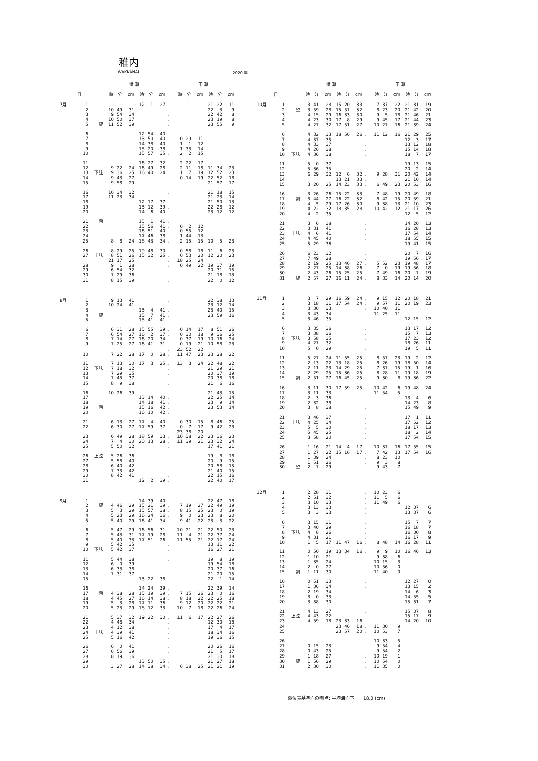稚内
WAKKANAI 2020 年
| | | | 満 潮 | | | | | | | 干 潮 | | | | | |
| --- | --- | --- | --- | --- | --- | --- | --- | --- | --- | --- | --- | --- | --- | --- | --- |
| | 日 | | 時 | 分 | cm | 時 | 分 | cm | | 時 | 分 | cm | 時 | 分 | cm |
| 7月 | 1 | | | | | 12 | 1 | 27 | . | | | | 21 | 22 | 11 |
| | 2 | | 10 | 49 | 31 | | | | . | | | | 22 | 3 | 9 |
| | 3 | | 9 | 54 | 34 | | | | . | | | | 22 | 42 | 8 |
| | 4 | | 10 | 50 | 37 | | | | . | | | | 23 | 19 | 8 |
| | 5 | 望 | 11 | 52 | 39 | | | | . | | | | 23 | 55 | 9 |
| | 6 | | | | | 12 | 54 | 40 | . | | | | | | |
| | 7 | | | | | 13 | 50 | 40 | . | 0 | 29 | 11 | | | |
| | 8 | | | | | 14 | 38 | 40 | . | 1 | 1 | 12 | | | |
| | 9 | | | | | 15 | 20 | 38 | . | 1 | 33 | 14 | | | |
| | 10 | | | | | 15 | 57 | 35 | . | 2 | 2 | 15 | | | |
| | 11 | | | | | 16 | 27 | 32 | . | 2 | 22 | 17 | | | |
| | 12 | | 9 | 22 | 24 | 16 | 49 | 28 | . | 2 | 11 | 18 | 11 | 34 | 23 |
| | 13 | 下弦 | 9 | 36 | 25 | 16 | 40 | 24 | . | 1 | 7 | 19 | 12 | 52 | 23 |
| | 14 | | 9 | 43 | 27 | | | | . | 0 | 14 | 19 | 22 | 52 | 18 |
| | 15 | | 9 | 58 | 29 | | | | . | | | | 21 | 57 | 17 |
| | 16 | | 10 | 34 | 32 | | | | . | | | | 21 | 18 | 15 |
| | 17 | | 11 | 23 | 34 | | | | . | | | | 21 | 23 | 14 |
| | 18 | | | | | 12 | 17 | 37 | . | | | | 21 | 50 | 13 |
| | 19 | | | | | 13 | 12 | 39 | . | | | | 22 | 28 | 12 |
| | 20 | | | | | 14 | 6 | 40 | . | | | | 23 | 12 | 12 |
| | 21 | 朔 | | | | 15 | 1 | 41 | . | | | | | | |
| | 22 | | | | | 15 | 56 | 41 | . | 0 | 2 | 12 | | | |
| | 23 | | | | | 16 | 51 | 40 | . | 0 | 55 | 12 | | | |
| | 24 | | | | | 17 | 46 | 38 | . | 1 | 44 | 13 | | | |
| | 25 | | 8 | 8 | 24 | 18 | 43 | 34 | . | 2 | 15 | 15 | 10 | 5 | 23 |
| | 26 | | 8 | 29 | 25 | 19 | 48 | 30 | . | 0 | 58 | 18 | 11 | 6 | 23 |
| | 27 | 上弦 | 8 | 51 | 26 | 15 | 32 | 25 | . | 0 | 53 | 20 | 12 | 20 | 23 |
| | | | 21 | 17 | 25 | | | | . | 18 | 25 | 24 | | | |
| | 28 | | 9 | 1 | 28 | | | | . | 0 | 49 | 22 | 19 | 37 | 19 |
| | 29 | | 6 | 54 | 32 | | | | . | | | | 20 | 31 | 15 |
| | 30 | | 7 | 29 | 36 | | | | . | | | | 21 | 18 | 13 |
| | 31 | | 8 | 15 | 39 | | | | . | | | | 22 | 0 | 12 |
| 8月 | 1 | | 9 | 13 | 41 | | | | . | | | | 22 | 38 | 13 |
| | 2 | | 10 | 24 | 41 | | | | . | | | | 23 | 12 | 14 |
| | 3 | | | | | 13 | 4 | 41 | . | | | | 23 | 40 | 15 |
| | 4 | 望 | | | | 15 | 7 | 41 | . | | | | 23 | 59 | 16 |
| | 5 | | | | | 15 | 41 | 41 | . | | | | | | |
| | 6 | | 6 | 31 | 28 | 15 | 55 | 39 | . | 0 | 14 | 17 | 8 | 51 | 26 |
| | 7 | | 6 | 54 | 27 | 16 | 2 | 37 | . | 0 | 30 | 18 | 9 | 36 | 25 |
| | 8 | | 7 | 14 | 27 | 16 | 20 | 34 | . | 0 | 37 | 19 | 10 | 16 | 24 |
| | 9 | | 7 | 25 | 27 | 16 | 41 | 31 | . | 0 | 19 | 21 | 10 | 58 | 23 |
| | | | | | | | | | . | 23 | 52 | 22 | | | |
| | 10 | | 7 | 22 | 28 | 17 | 0 | 28 | . | 11 | 47 | 23 | 23 | 28 | 22 |
| | 11 | | 7 | 13 | 30 | 17 | 3 | 25 | . | 13 | 3 | 24 | 22 | 48 | 22 |
| | 12 | 下弦 | 7 | 18 | 32 | | | | . | | | | 21 | 29 | 21 |
| | 13 | | 7 | 29 | 35 | | | | . | | | | 20 | 37 | 19 |
| | 14 | | 7 | 43 | 37 | | | | . | | | | 20 | 38 | 18 |
| | 15 | | 8 | 9 | 38 | | | | . | | | | 21 | 6 | 16 |
| | 16 | | 10 | 26 | 39 | | | | . | | | | 21 | 43 | 15 |
| | 17 | | | | | 13 | 14 | 40 | . | | | | 22 | 25 | 14 |
| | 18 | | | | | 14 | 18 | 41 | . | | | | 23 | 9 | 14 |
| | 19 | 朔 | | | | 15 | 16 | 42 | . | | | | 23 | 53 | 14 |
| | 20 | | | | | 16 | 10 | 42 | . | | | | | | |
| | 21 | | 6 | 13 | 27 | 17 | 4 | 40 | . | 0 | 30 | 15 | 8 | 46 | 25 |
| | 22 | | 6 | 30 | 27 | 17 | 59 | 37 | . | 0 | 7 | 17 | 9 | 42 | 23 |
| | | | | | | | | | . | 23 | 38 | 20 | | | |
| | 23 | | 6 | 49 | 28 | 18 | 59 | 33 | . | 10 | 38 | 22 | 23 | 36 | 23 |
| | 24 | | 7 | 4 | 30 | 20 | 13 | 28 | . | 11 | 39 | 21 | 23 | 32 | 24 |
| | 25 | | 5 | 50 | 32 | | | | . | | | | 17 | 41 | 21 |
| | 26 | 上弦 | 5 | 26 | 36 | | | | . | | | | 19 | 8 | 18 |
| | 27 | | 5 | 58 | 40 | | | | . | | | | 20 | 9 | 15 |
| | 28 | | 6 | 40 | 42 | | | | . | | | | 20 | 58 | 15 |
| | 29 | | 7 | 33 | 42 | | | | . | | | | 21 | 40 | 15 |
| | 30 | | 8 | 42 | 41 | | | | . | | | | 22 | 15 | 16 |
| | 31 | | | | | 12 | 2 | 39 | . | | | | 22 | 40 | 17 |
| 9月 | 1 | | | | | 14 | 39 | 40 | . | | | | 22 | 47 | 18 |
| | 2 | 望 | 4 | 46 | 29 | 15 | 21 | 39 | . | 7 | 19 | 27 | 22 | 49 | 19 |
| | 3 | | 5 | 3 | 29 | 15 | 57 | 38 | . | 8 | 15 | 25 | 23 | 0 | 19 |
| | 4 | | 5 | 23 | 29 | 16 | 24 | 36 | . | 9 | 0 | 23 | 23 | 8 | 20 |
| | 5 | | 5 | 40 | 29 | 16 | 41 | 34 | . | 9 | 41 | 22 | 23 | 3 | 22 |
| | 6 | | 5 | 47 | 29 | 16 | 56 | 31 | . | 10 | 21 | 21 | 22 | 50 | 23 |
| | 7 | | 5 | 43 | 31 | 17 | 19 | 28 | . | 11 | 4 | 21 | 22 | 37 | 24 |
| | 8 | | 5 | 40 | 33 | 17 | 51 | 26 | . | 11 | 55 | 21 | 22 | 17 | 24 |
| | 9 | | 5 | 42 | 35 | | | | . | | | | 13 | 11 | 22 |
| | 10 | 下弦 | 5 | 42 | 37 | | | | . | | | | 16 | 27 | 21 |
| | 11 | | 5 | 44 | 38 | | | | . | | | | 19 | 8 | 19 |
| | 12 | | 6 | 0 | 39 | | | | . | | | | 19 | 54 | 18 |
| | 13 | | 6 | 33 | 38 | | | | . | | | | 20 | 37 | 16 |
| | 14 | | 7 | 31 | 37 | | | | . | | | | 21 | 20 | 15 |
| | 15 | | | | | 13 | 22 | 38 | . | | | | 22 | 1 | 14 |
| | 16 | | | | | 14 | 24 | 39 | . | | | | 22 | 39 | 14 |
| | 17 | 朔 | 4 | 38 | 28 | 15 | 19 | 39 | . | 7 | 15 | 26 | 23 | 0 | 16 |
| | 18 | | 4 | 45 | 27 | 16 | 14 | 38 | . | 8 | 18 | 22 | 22 | 25 | 18 |
| | 19 | | 5 | 3 | 28 | 17 | 11 | 36 | . | 9 | 12 | 20 | 22 | 22 | 21 |
| | 20 | | 5 | 23 | 29 | 18 | 12 | 33 | . | 10 | 7 | 18 | 22 | 26 | 24 |
| | 21 | | 5 | 37 | 32 | 19 | 22 | 30 | . | 11 | 6 | 17 | 22 | 27 | 26 |
| | 22 | | 4 | 48 | 34 | | | | . | | | | 12 | 30 | 18 |
| | 23 | | 4 | 12 | 38 | | | | . | | | | 17 | 4 | 17 |
| | 24 | 上弦 | 4 | 39 | 41 | | | | . | | | | 18 | 34 | 16 |
| | 25 | | 5 | 16 | 42 | | | | . | | | | 19 | 36 | 15 |
| | 26 | | 6 | 0 | 41 | | | | . | | | | 20 | 26 | 16 |
| | 27 | | 6 | 56 | 39 | | | | . | | | | 21 | 5 | 17 |
| | 28 | | 8 | 19 | 36 | | | | . | | | | 21 | 30 | 18 |
| | 29 | | | | | 13 | 50 | 35 | . | | | | 21 | 27 | 18 |
| | 30 | | 3 | 27 | 28 | 14 | 38 | 34 | . | 6 | 38 | 25 | 21 | 21 | 19 |
| | | | 満 潮 | | | | | | | 干 潮 | | | | | |
| --- | --- | --- | --- | --- | --- | --- | --- | --- | --- | --- | --- | --- | --- | --- | --- |
| | 日 | | 時 | 分 | cm | 時 | 分 | cm | | 時 | 分 | cm | 時 | 分 | cm |
| 10月 | 1 | | 3 | 41 | 28 | 15 | 20 | 33 | . | 7 | 37 | 22 | 21 | 31 | 19 |
| | 2 | 望 | 3 | 59 | 28 | 15 | 57 | 32 | . | 8 | 23 | 20 | 21 | 42 | 20 |
| | 3 | | 4 | 15 | 29 | 16 | 33 | 30 | . | 9 | 5 | 18 | 21 | 46 | 21 |
| | 4 | | 4 | 23 | 30 | 17 | 8 | 29 | . | 9 | 45 | 17 | 21 | 44 | 23 |
| | 5 | | 4 | 27 | 32 | 17 | 51 | 27 | . | 10 | 27 | 16 | 21 | 39 | 24 |
| | 6 | | 4 | 32 | 33 | 18 | 56 | 26 | . | 11 | 12 | 16 | 21 | 29 | 25 |
| | 7 | | 4 | 37 | 35 | | | | . | | | | 12 | 3 | 17 |
| | 8 | | 4 | 33 | 37 | | | | . | | | | 13 | 12 | 18 |
| | 9 | | 4 | 26 | 38 | | | | . | | | | 15 | 14 | 18 |
| | 10 | 下弦 | 4 | 36 | 38 | | | | . | | | | 18 | 7 | 17 |
| | 11 | | 5 | 0 | 37 | | | | . | | | | 19 | 13 | 15 |
| | 12 | | 5 | 36 | 35 | | | | . | | | | 20 | 2 | 14 |
| | 13 | | 6 | 29 | 32 | 12 | 6 | 32 | . | 9 | 28 | 31 | 20 | 42 | 14 |
| | 14 | | | | | 13 | 21 | 33 | . | | | | 21 | 10 | 14 |
| | 15 | | 3 | 20 | 25 | 14 | 23 | 33 | . | 6 | 49 | 23 | 20 | 53 | 16 |
| | 16 | | 3 | 26 | 26 | 15 | 22 | 33 | . | 7 | 48 | 19 | 20 | 49 | 18 |
| | 17 | 朔 | 3 | 44 | 27 | 16 | 22 | 32 | . | 8 | 42 | 15 | 20 | 59 | 21 |
| | 18 | | 4 | 5 | 29 | 17 | 26 | 30 | . | 9 | 38 | 13 | 21 | 10 | 23 |
| | 19 | | 4 | 22 | 32 | 18 | 35 | 28 | . | 10 | 42 | 12 | 21 | 17 | 26 |
| | 20 | | 4 | 2 | 35 | | | | . | | | | 12 | 5 | 12 |
| | 21 | | 3 | 6 | 38 | | | | . | | | | 14 | 20 | 13 |
| | 22 | | 3 | 31 | 41 | | | | . | | | | 16 | 28 | 13 |
| | 23 | 上弦 | 4 | 6 | 41 | | | | . | | | | 17 | 54 | 14 |
| | 24 | | 4 | 45 | 40 | | | | . | | | | 18 | 55 | 15 |
| | 25 | | 5 | 29 | 36 | | | | . | | | | 19 | 41 | 15 |
| | 26 | | 6 | 23 | 32 | | | | . | | | | 20 | 7 | 16 |
| | 27 | | 7 | 49 | 28 | | | | . | | | | 19 | 56 | 17 |
| | 28 | | 2 | 19 | 25 | 13 | 46 | 27 | . | 5 | 52 | 23 | 19 | 48 | 17 |
| | 29 | | 2 | 27 | 25 | 14 | 38 | 26 | . | 7 | 0 | 19 | 19 | 56 | 18 |
| | 30 | | 2 | 43 | 26 | 15 | 25 | 25 | . | 7 | 49 | 16 | 20 | 7 | 19 |
| | 31 | 望 | 2 | 57 | 27 | 16 | 11 | 24 | . | 8 | 33 | 14 | 20 | 14 | 20 |
| 11月 | 1 | | 3 | 7 | 29 | 16 | 59 | 24 | . | 9 | 15 | 12 | 20 | 18 | 21 |
| | 2 | | 3 | 18 | 31 | 17 | 54 | 24 | . | 9 | 57 | 11 | 20 | 19 | 23 |
| | 3 | | 3 | 30 | 33 | | | | . | 10 | 40 | 11 | | | |
| | 4 | | 3 | 43 | 34 | | | | . | 11 | 25 | 11 | | | |
| | 5 | | 3 | 46 | 35 | | | | . | | | | 12 | 15 | 12 |
| | 6 | | 3 | 35 | 36 | | | | . | | | | 13 | 17 | 12 |
| | 7 | | 3 | 38 | 36 | | | | . | | | | 15 | 7 | 13 |
| | 8 | 下弦 | 3 | 58 | 35 | | | | . | | | | 17 | 23 | 12 |
| | 9 | | 4 | 27 | 32 | | | | . | | | | 18 | 26 | 11 |
| | 10 | | 5 | 0 | 29 | | | | . | | | | 19 | 5 | 11 |
| | 11 | | 5 | 27 | 24 | 11 | 55 | 25 | . | 8 | 57 | 23 | 19 | 2 | 12 |
| | 12 | | 2 | 13 | 22 | 13 | 18 | 25 | . | 8 | 26 | 19 | 18 | 50 | 14 |
| | 13 | | 2 | 11 | 23 | 14 | 29 | 25 | . | 7 | 37 | 15 | 19 | 1 | 16 |
| | 14 | | 2 | 29 | 25 | 15 | 36 | 25 | . | 8 | 28 | 11 | 19 | 18 | 19 |
| | 15 | 朔 | 2 | 51 | 27 | 16 | 45 | 25 | . | 9 | 30 | 8 | 19 | 36 | 22 |
| | 16 | | 3 | 11 | 30 | 17 | 59 | 25 | . | 10 | 42 | 6 | 19 | 48 | 24 |
| | 17 | | 3 | 11 | 33 | | | | . | 11 | 54 | 5 | | | |
| | 18 | | 2 | 3 | 36 | | | | . | | | | 13 | 4 | 6 |
| | 19 | | 2 | 32 | 38 | | | | . | | | | 14 | 23 | 8 |
| | 20 | | 3 | 8 | 38 | | | | . | | | | 15 | 49 | 9 |
| | 21 | | 3 | 46 | 37 | | | | . | | | | 17 | 1 | 11 |
| | 22 | 上弦 | 4 | 25 | 34 | | | | . | | | | 17 | 52 | 12 |
| | 23 | | 5 | 5 | 30 | | | | . | | | | 18 | 17 | 13 |
| | 24 | | 5 | 45 | 25 | | | | . | | | | 18 | 2 | 14 |
| | 25 | | 3 | 58 | 20 | | | | . | | | | 17 | 54 | 15 |
| | 26 | | 1 | 16 | 21 | 14 | 4 | 17 | . | 10 | 37 | 16 | 17 | 55 | 15 |
| | 27 | | 1 | 27 | 22 | 15 | 16 | 17 | . | 7 | 42 | 13 | 17 | 54 | 16 |
| | 28 | | 1 | 39 | 24 | | | | . | 8 | 23 | 10 | | | |
| | 29 | | 1 | 51 | 26 | | | | . | 9 | 3 | 8 | | | |
| | 30 | 望 | 2 | 7 | 29 | | | | . | 9 | 43 | 7 | | | |
| 12月 | 1 | | 2 | 28 | 31 | | | | . | 10 | 23 | 6 | | | |
| | 2 | | 2 | 51 | 32 | | | | . | 11 | 5 | 6 | | | |
| | 3 | | 3 | 10 | 33 | | | | . | 11 | 49 | 6 | | | |
| | 4 | | 3 | 13 | 33 | | | | . | | | | 12 | 37 | 6 |
| | 5 | | 3 | 3 | 33 | | | | . | | | | 13 | 37 | 6 |
| | 6 | | 3 | 15 | 31 | | | | . | | | | 15 | 7 | 7 |
| | 7 | | 3 | 40 | 29 | | | | . | | | | 16 | 18 | 7 |
| | 8 | 下弦 | 4 | 8 | 26 | | | | . | | | | 16 | 30 | 8 |
| | 9 | | 4 | 31 | 21 | | | | . | | | | 16 | 17 | 9 |
| | 10 | | 1 | 5 | 17 | 11 | 47 | 16 | . | 8 | 48 | 14 | 16 | 28 | 11 |
| | 11 | | 0 | 50 | 19 | 13 | 34 | 16 | . | 9 | 9 | 10 | 16 | 46 | 13 |
| | 12 | | 1 | 10 | 21 | | | | . | 9 | 38 | 6 | | | |
| | 13 | | 1 | 35 | 24 | | | | . | 10 | 15 | 3 | | | |
| | 14 | | 2 | 0 | 27 | | | | . | 10 | 56 | 0 | | | |
| | 15 | 朔 | 1 | 11 | 30 | | | | . | 11 | 40 | 0 | | | |
| | 16 | | 0 | 51 | 33 | | | | . | | | | 12 | 27 | 0 |
| | 17 | | 1 | 36 | 34 | | | | . | | | | 13 | 15 | 2 |
| | 18 | | 2 | 19 | 34 | | | | . | | | | 14 | 6 | 3 |
| | 19 | | 3 | 0 | 33 | | | | . | | | | 14 | 55 | 5 |
| | 20 | | 3 | 38 | 30 | | | | . | | | | 15 | 31 | 7 |
| | 21 | | 4 | 13 | 27 | | | | . | | | | 15 | 37 | 8 |
| | 22 | 上弦 | 4 | 43 | 22 | | | | . | | | | 15 | 17 | 9 |
| | 23 | | 4 | 59 | 18 | 23 | 33 | 16 | . | | | | 14 | 20 | 10 |
| | 24 | | | | | 23 | 46 | 18 | . | 11 | 30 | 9 | | | |
| | 25 | | | | | 23 | 57 | 20 | . | 10 | 53 | 7 | | | |
| | 26 | | | | | | | | . | 10 | 33 | 5 | | | |
| | 27 | | 0 | 15 | 23 | | | | . | 9 | 54 | 4 | | | |
| | 28 | | 0 | 43 | 25 | | | | . | 9 | 54 | 2 | | | |
| | 29 | | 1 | 18 | 27 | | | | . | 10 | 19 | 1 | | | |
| | 30 | 望 | 1 | 56 | 29 | | | | . | 10 | 54 | 0 | | | |
| | 31 | | 2 | 30 | 30 | | | | . | 11 | 35 | 0 | | | |
潮位表基準面の零点: 平均海面下 18.0 (cm)